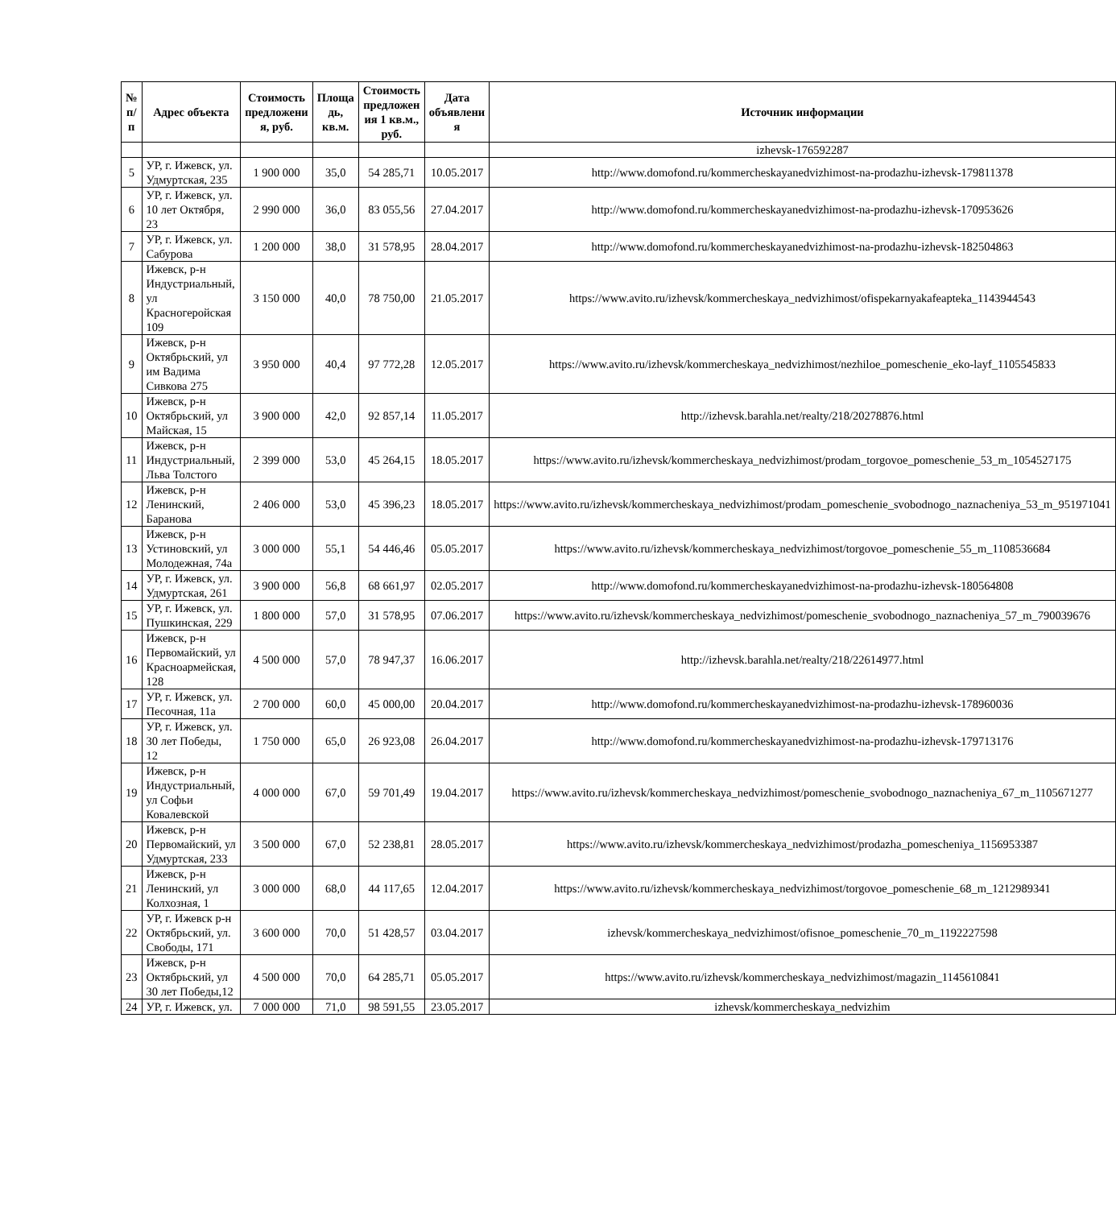| № п/п | Адрес объекта | Стоимость предложени я, руб. | Площа дь, кв.м. | Стоимость предложен ия 1 кв.м., руб. | Дата объявлени я | Источник информации |
| --- | --- | --- | --- | --- | --- | --- |
| | | | | | | izhevsk-176592287 |
| 5 | УР, г. Ижевск, ул. Удмуртская, 235 | 1 900 000 | 35,0 | 54 285,71 | 10.05.2017 | http://www.domofond.ru/kommercheskayanedvizhimost-na-prodazhu-izhevsk-179811378 |
| 6 | УР, г. Ижевск, ул. 10 лет Октября, 23 | 2 990 000 | 36,0 | 83 055,56 | 27.04.2017 | http://www.domofond.ru/kommercheskayanedvizhimost-na-prodazhu-izhevsk-170953626 |
| 7 | УР, г. Ижевск, ул. Сабурова | 1 200 000 | 38,0 | 31 578,95 | 28.04.2017 | http://www.domofond.ru/kommercheskayanedvizhimost-na-prodazhu-izhevsk-182504863 |
| 8 | Ижевск, р-н Индустриальный, ул Красногеройская 109 | 3 150 000 | 40,0 | 78 750,00 | 21.05.2017 | https://www.avito.ru/izhevsk/kommercheskaya_nedvizhimost/ofispekarnyakafeapteka_1143944543 |
| 9 | Ижевск, р-н Октябрьский, ул им Вадима Сивкова 275 | 3 950 000 | 40,4 | 97 772,28 | 12.05.2017 | https://www.avito.ru/izhevsk/kommercheskaya_nedvizhimost/nezhiloe_pomeschenie_eko-layf_1105545833 |
| 10 | Ижевск, р-н Октябрьский, ул Майская, 15 | 3 900 000 | 42,0 | 92 857,14 | 11.05.2017 | http://izhevsk.barahla.net/realty/218/20278876.html |
| 11 | Ижевск, р-н Индустриальный, Льва Толстого | 2 399 000 | 53,0 | 45 264,15 | 18.05.2017 | https://www.avito.ru/izhevsk/kommercheskaya_nedvizhimost/prodam_torgovoe_pomeschenie_53_m_1054527175 |
| 12 | Ижевск, р-н Ленинский, Баранова | 2 406 000 | 53,0 | 45 396,23 | 18.05.2017 | https://www.avito.ru/izhevsk/kommercheskaya_nedvizhimost/prodam_pomeschenie_svobodnogo_naznacheniya_53_m_951971041 |
| 13 | Ижевск, р-н Устиновский, ул Молодежная, 74а | 3 000 000 | 55,1 | 54 446,46 | 05.05.2017 | https://www.avito.ru/izhevsk/kommercheskaya_nedvizhimost/torgovoe_pomeschenie_55_m_1108536684 |
| 14 | УР, г. Ижевск, ул. Удмуртская, 261 | 3 900 000 | 56,8 | 68 661,97 | 02.05.2017 | http://www.domofond.ru/kommercheskayanedvizhimost-na-prodazhu-izhevsk-180564808 |
| 15 | УР, г. Ижевск, ул. Пушкинская, 229 | 1 800 000 | 57,0 | 31 578,95 | 07.06.2017 | https://www.avito.ru/izhevsk/kommercheskaya_nedvizhimost/pomeschenie_svobodnogo_naznacheniya_57_m_790039676 |
| 16 | Ижевск, р-н Первомайский, ул Красноармейская, 128 | 4 500 000 | 57,0 | 78 947,37 | 16.06.2017 | http://izhevsk.barahla.net/realty/218/22614977.html |
| 17 | УР, г. Ижевск, ул. Песочная, 11а | 2 700 000 | 60,0 | 45 000,00 | 20.04.2017 | http://www.domofond.ru/kommercheskayanedvizhimost-na-prodazhu-izhevsk-178960036 |
| 18 | УР, г. Ижевск, ул. 30 лет Победы, 12 | 1 750 000 | 65,0 | 26 923,08 | 26.04.2017 | http://www.domofond.ru/kommercheskayanedvizhimost-na-prodazhu-izhevsk-179713176 |
| 19 | Ижевск, р-н Индустриальный, ул Софьи Ковалевской | 4 000 000 | 67,0 | 59 701,49 | 19.04.2017 | https://www.avito.ru/izhevsk/kommercheskaya_nedvizhimost/pomeschenie_svobodnogo_naznacheniya_67_m_1105671277 |
| 20 | Ижевск, р-н Первомайский, ул Удмуртская, 233 | 3 500 000 | 67,0 | 52 238,81 | 28.05.2017 | https://www.avito.ru/izhevsk/kommercheskaya_nedvizhimost/prodazha_pomescheniya_1156953387 |
| 21 | Ижевск, р-н Ленинский, ул Колхозная, 1 | 3 000 000 | 68,0 | 44 117,65 | 12.04.2017 | https://www.avito.ru/izhevsk/kommercheskaya_nedvizhimost/torgovoe_pomeschenie_68_m_1212989341 |
| 22 | УР, г. Ижевск р-н Октябрьский, ул. Свободы, 171 | 3 600 000 | 70,0 | 51 428,57 | 03.04.2017 | izhevsk/kommercheskaya_nedvizhimost/ofisnoe_pomeschenie_70_m_1192227598 |
| 23 | Ижевск, р-н Октябрьский, ул 30 лет Победы,12 | 4 500 000 | 70,0 | 64 285,71 | 05.05.2017 | https://www.avito.ru/izhevsk/kommercheskaya_nedvizhimost/magazin_1145610841 |
| 24 | УР, г. Ижевск, ул. | 7 000 000 | 71,0 | 98 591,55 | 23.05.2017 | izhevsk/kommercheskaya_nedvizhim |